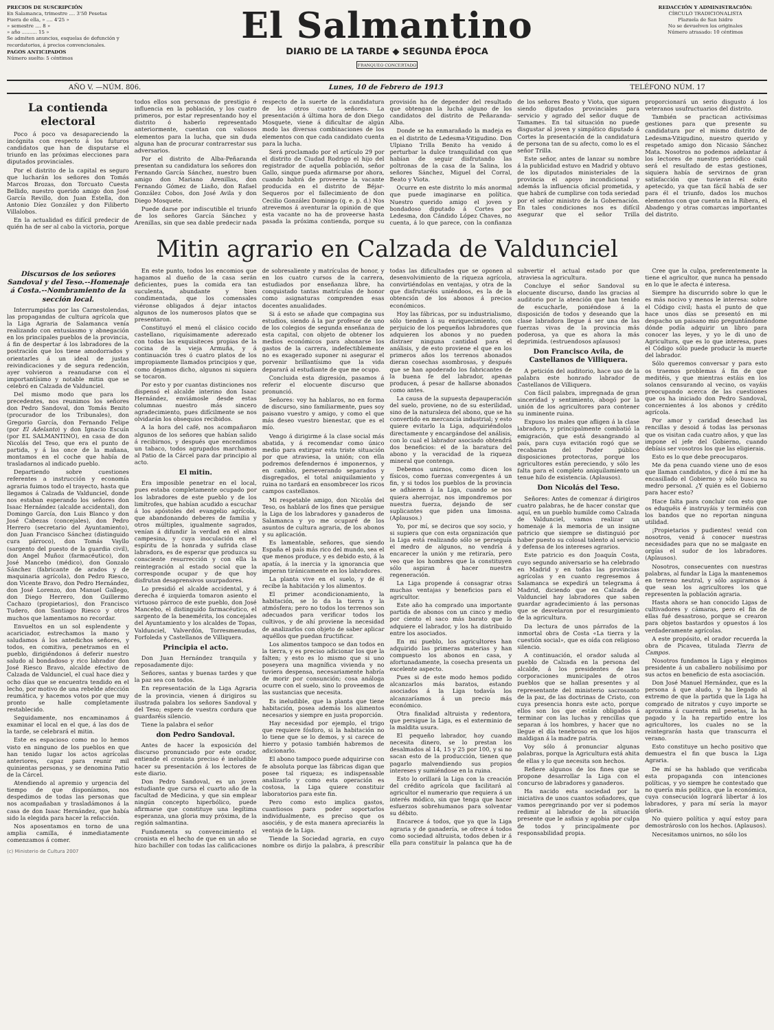PRECIOS DE SUSCRIPCIÓN
En Salamanca, trimestre .... 3'50 Pesetas
Fuera de ella, » .... 4'25 »
» semestre .... 8 »
» año .......... 15 »
Se admiten anuncios, esquelas de defunción y recordatorios, á precios convencionales.
PAGOS ANTICIPADOS
Número suelto: 5 céntimos
El Salmantino
DIARIO DE LA TARDE ◆ SEGUNDA ÉPOCA
FRANQUEO CONCERTADO
REDACCIÓN Y ADMINISTRACIÓN:
CÍRCULO TRADICIONALISTA
Plazuela de San Isidro
No se devuelven los originales
Número atrasado: 10 céntimos
AÑO V. —NÚM. 806. Lunes, 10 de Febrero de 1913 TELÉFONO NÚM. 17
La contienda electoral
Poco á poco va desapareciendo la incógnita con respecto á los futuros candidatos que han de disputarse el triunfo en las próximas elecciones para diputados provinciales.
Por el distrito de la capital es seguro que lucharán los señores don Tomás Marcos Brozas, don Torcuato Cuesta Bellido, nuestro querido amigo don José García Revillo, don Juan Estella, don Antonio Díez González y don Filiberto Villalobos.
En la actualidad es difícil predecir de quién ha de ser al cabo la victoria, porque todos ellos son personas de prestigio é influencia en la población, y los cuatro primeros, por estar representando hoy el distrito ó haberlo representado anteriormente, cuentan con valiosos elementos para la lucha, que sin duda alguna han de procurar contrarrestar sus adversarios.
Por el distrito de Alba-Peñaranda presentan su candidatura los señores don Fernando García Sánchez, nuestro buen amigo don Mariano Arenillas, don Fernando Gómez de Liaño, don Rafael González Cobos, don José Avila y don Diego Mosquete.
Puede darse por indiscutible el triunfo de los señores García Sánchez y Arenillas, sin que sea dable predecir nada respecto de la suerte de la candidatura de los otros cuatro señores. La presentación á última hora de don Diego Mosquete, viene á dificultar de algún modo las diversas combinaciones de los elementos con que cada candidato cuenta para la lucha.
Será proclamado por el artículo 29 por el distrito de Ciudad Rodrigo el hijo del registrador de aquella población, señor Gallo, sinque pueda afirmarse por ahora, cuando habrá de proveerse la vacante producida en el distrito de Béjar-Sequeros por el fallecimiento de don Cecilio González Domingo (q. e. p. d.) Nos atrevemos á aventurar la opinión de que esta vacante no ha de proveerse hasta pasada la próxima contienda, porque su provisión ha de depender del resultado que obtengan la lucha alguno de los candidatos del distrito de Peñaranda-Alba.
Donde se ha enmarañado la madeja es en el distrito de Ledesma-Vitigudino. Don Ulpiano Trilla Benito ha venido á perturbar la dulce tranquilidad con que habían de seguir disfrutando las poltronas de la casa de la Salina, los señores Sánchez, Miguel del Corral, Beato y Viota.
Ocurre en este distrito lo más anormal que puede imaginarse en política. Nuestro querido amigo el joven y bondadoso diputado á Cortes por Ledesma, don Cándido López Chaves, no cuenta, á lo que parece, con la confianza de los señores Beato y Viota, que siguen siendo diputados provinciales para servicio y agrado del señor duque de Tamames. En tal situación no puede disgustar al joven y simpático diputado á Cortes la presentación de la candidatura de persona tan de su afecto, como lo es el señor Trilla.
Este señor, antes de lanzar su nombre á la publicidad estuvo en Madrid y obtuvo de los diputados ministeriales de la provincia el apoyo incondicional y además la influencia oficial prometida, y que habrá de cumplirse con toda seriedad por el señor ministro de la Gobernación. En tales condiciones nos es difícil asegurar que el señor Trilla proporcionará un serio disgusto á los veteranos usufructuarios del distrito.
También se practican activísimas gestiones para que presente su candidatura por el mismo distrito de Ledesma-Vitigudino, nuestro querido y respetado amigo don Nicasio Sánchez Mata. Nosotros no podemos adelantar á los lectores de nuestro periódico cuál será el resultado de estas gestiones, siquiera había de servirnos de gran satisfacción que tuvieran el éxito apetecido, ya que tan fácil había de ser para él el triunfo, dados los muchos elementos con que cuenta en la Ribera, el Abadengo y otras comarcas importantes del distrito.
Mitin agrario en Calzada de Valdunciel
Discursos de los señores Sandoval y del Teso.--Homenaje á Costa.--Nombramiento de la sección local.
Interrumpidas por las Carnestolendas, las propagandas de cultura agrícola que la Liga Agraria de Salamanca venía realizando con entusiasmo y abnegación en los principales pueblos de la provincia, á fin de despertar á los labradores de la postración que los tiene amodorrados y orientarles á un ideal de justas reivindicaciones y de segura redención, ayer volvieron a reanudarse con el importantísimo y notable mitin que se celebró en Calzada de Valdunciel.
Del mismo modo que para los precedentes, nos reunimos los señores don Pedro Sandoval, don Tomás Benito (procurador de los Tribunales), don Gregorio García, don Fernando Felipe (por El Adelanto) y don Ignacio Escuín (por EL SALMANTINO), en casa de don Nicolás del Teso, que era el punto de partida, y á las once de la mañana, montamos en el coche que había de trasladarnos al indicado pueblo.
Departiendo sobre cuestiones referentes a instrucción y economía agraria fuimos todo el trayecto, hasta que llegamos á Calzada de Valdunciel, donde nos estaban esperando los señores don Isaac Hernández (alcalde accidental), don Domingo García, don Luis Blanco y don José Cabezas (concejales), don Pedro Herrero (secretario del Ayuntamiento), don Juan Francisco Sánchez (distinguido cura párroco), don Tomás Vayllo (sargento del puesto de la guardia civil), don Angel Muñoz (farmacéutico), don José Mancebo (médico), don Gonzalo Sánchez (fabricante de arados y de maquinaria agrícola), don Pedro Riesco, don Vicente Bravo, don Pedro Hernández, don José Lorenzo, don Manuel Gallego, don Diego Herrero, don Guillermo Cachazo (propietarios), don Francisco Tudero, don Santiago Riesco y otros muchos que lamentamos no recordar.
Envueltos en un sol esplendente y acariciador, estrechamos la mano y saludamos á los antedichos señores, y todos, en comitiva, penetramos en el pueblo, dirigiéndonos á deferir nuestro saludo al bondadoso y rico labrador don José Riesco Bravo, alcalde efectivo de Calzada de Valdunciel, el cual hace diez y ocho días que se encuentra tendido en el lecho, por motivo de una rebelde afección reumática, y hacemos votos por que muy pronto se halle completamente restablecido.
Seguidamente, nos encaminamos á examinar el local en el que, á las dos de la tarde, se celebrará el mitin.
Este es espacioso como no lo hemos visto en ninguno de los pueblos en que han tenido lugar los actos agrícolas anteriores, capaz para reunir mil quinientas personas, y se denomina Patio de la Cárcel.
Atendiendo al apremio y urgencia del tiempo de que disponíamos, nos despedimos de todas las personas que nos acompañaban y trasladámonos á la casa de don Isaac Hernández, que había sido la elegida para hacer la refacción.
Nos aposentamos en torno de una amplia camilla, é inmediatamente comenzamos á comer.
En este punto, todos los encomios que hagamos al dueño de la casa serán deficientes, pues la comida era tan suculenta, abundante y bien condimentada, que los comensales viéronse obligados á dejar intactos algunos de los numerosos platos que se presentaron.
Constituyó el menú el clásico cocido castellano, riquísimamente aderezado con todas las exquisiteces propias de la cocina de la vieja Armuña, y á continuación tres ó cuatro platos de los impropiamente llamados principios y que, como dejamos dicho, algunos ni siquiera se tocaron.
Por esto y por cuantas distinciones nos dispensó el alcalde interino don Isaac Hernández, enviámosle desde estas columnas nuestro más sincero agradecimiento, pues difícilmente se nos olvidarán los obsequios recibidos.
A la hora del café, nos acompañaron algunos de los señores que habían salido á recibirnos, y después que encendimos un tabaco, todos agrupados marchamos al Patio de la Cárcel para dar principio al acto.
El mitin.
Era imposible penetrar en el local, pues estaba completamente ocupado por los labradores de este pueblo y de los limítrofes, que habían acudido a escuchar á los apóstoles del evangelio agrícola, que abandonando deberes de familia y otros múltiples, igualmente sagrados, venían á difundir la verdad en el alma campesina, y cuya inoculación en el espíritu de la honrada y sufrida clase labradora, es de esperar que produzca su consciente resurrección y con ella la reintegración al estado social que la corresponde ocupar y de que hoy disfrutan desaprensivos usurpadores.
Lo presidió el alcalde accidental, y á derecha é izquierda tomaron asiento el virtuoso párroco de este pueblo, don José Mancebo, el distinguido farmacéutico, el sargento de la benemérita, los concejales del Ayuntamiento y los alcaldes de Topas, Valdunciel, Valverdón, Torresmenudas, Forfoleda y Castellanos de Villiquera.
Principia el acto.
Don Juan Hernández tranquila y reposadamente dijo:
Señores, santas y buenas tardes y que la paz sea con todos.
En representación de la Liga Agraria de la provincia, vienen á dirigiros su ilustrada palabra los señores Sandoval y del Teso; espero de vuestra cordura que guardaréis silencio.
Tiene la palabra el señor
don Pedro Sandoval.
Antes de hacer la exposición del discurso pronunciado por este orador, entiende el cronista preciso é ineludible hacer su presentación á los lectores de este diario.
Don Pedro Sandoval, es un joven estudiante que cursa el cuarto año de la facultad de Medicina, y que sin emplear ningún concepto hiperbólico, puede afirmarse que constituye una legítima esperanza, una gloria muy próxima, de la región salmantina.
Fundamenta su convencimiento el cronista en el hecho de que en un año se hizo bachiller con todas las calificaciones de sobresaliente y matrículas de honor, y en los cuatro cursos de la carrera, estudiados por enseñanza libre, ha conquistado tantas matrículas de honor como asignaturas comprenden esas docentes anualidades.
Si á esto se añade que compagina sus estudios, siendo á la par profesor de uno de los colegios de segunda enseñanza de esta capital, con objeto de obtener los medios económicos para abonarse los gastos de la carrera, indefectiblemente no es exagerado suponer ni asegurar el porvenir brillantísimo que la vida deparará al estudiante de que me ocupo.
Concluida esta digresión, pasamos á referir el elocuente discurso que pronunció.
Señores: voy ha hablaros, no en forma de discurso, sino familiarmente, pues soy paisano vuestro y amigo, y como el que más deseo vuestro bienestar, que es el mío.
Vengo á dirigirme á la clase social más abatida, y á recomendar como único medio para extirpar esta triste situación por que atraviesa, la unión; con ella podremos defendernos é imponernos, y en cambio, perseverando separados y disgregados, el total aniquilamiento y ruina no tardará en ensombrecer los ricos campos castellanos.
Mi respetable amigo, don Nicolás del Teso, os hablará de los fines que persigue la Liga de los labradores y ganaderos de Salamanca y yo me ocuparé de los asuntos de cultura agraria, de los abonos y su aplicación.
Es lamentable, señores, que siendo España el país más rico del mundo, sea el que menos produce, y es debido esto, á la apatía, á la inercia y la ignorancia que imperan tiránicamente en los labradores.
La planta vive en el suelo, y de él recibe la habitación y los alimentos.
El primer acondicionamiento, la habitación, se lo da la tierra y la atmósfera; pero no todos los terrenos son adecuados para verificar todos los cultivos, y de ahí proviene la necesidad de analizarlos con objeto de saber aplicar aquéllos que puedan fructificar.
Los alimentos tampoco se dan todos en la tierra, y es preciso adicionar los que la falten; y esto es lo mismo que si uno poseyera una magnífica vivienda y no tuviera despensa, necesariamente habría de morir por consunción; cosa análoga ocurre con el suelo, sino lo proveemos de las sustancias que necesita.
Es ineludible, que la planta que tiene habitación, posea además los alimentos necesarios y siempre en justa proporción.
Hay necesidad por ejemplo, el trigo que requiere fósforo, si la habitación no lo tiene que se lo demos, y si carece de hierro y potasio también habremos de adicionarlo.
El abono tampoco puede adquirirse con fe absoluta porque las fábricas digan que posee tal riqueza; es indispensable analizarlo y como esta operación es costosa, la Liga quiere constituir laboratorios para este fin.
Pero como esto implica gastos, cuantiosos para poder soportarlos individualmente, es preciso que os asociéis, y de esta manera apreciaréis la ventaja de la Liga.
Tiende la Sociedad agraria, en cuyo nombre os dirijo la palabra, á prescribir todas las dificultades que se oponen al desenvolvimiento de la riqueza agrícola, convirtiéndolas en ventajas, y otra de la que disfrutaréis uniéndoos, es la de la obtención de los abonos á precios económicos.
Hoy las fábricas, por su industrialismo, sólo tienden á su enriquecimiento, con perjuicio de los pequeños labradores que adquieren los abonos y no pueden distraer ninguna cantidad para el análisis, y de esto proviene el que en los primeros años los terrenos abonados dieran cosechas asombrosas, y después que se han apoderado los fabricantes de la buena fe del labrador, apenas producen, á pesar de hallarse abonados como antes.
La causa de la supuesta depauperación del suelo, proviene, no de su esterilidad, sino de la naturaleza del abono, que se ha convertido en mercancía industrial; y esto quiere evitarlo la Liga, adquiriéndolos directamente y encargándose del análisis, con lo cual el labrador asociado obtendrá dos beneficios: el de la baratura del abono y la veracidad de la riqueza mineral que contenga.
Debemos unirnos, como dicen los físicos, como fuerzas convergentes á un fin, y si todos los pueblos de la provincia se adhieren á la Liga, cuando se nos quiera aherrojar, nos impondremos por nuestra fuerza, dejando de ser suplicantes que piden una limosna. (Aplausos.)
Yo, por mí, se deciros que soy socio, y si supiera que con esta organización que la Liga está realizando sólo se perseguía el medro de algunos, no vendría á encarecer la unión y me retiraría, pero veo que los hombres que la constituyen sólo aspiran á hacer nuestra regeneración.
La Liga propende á consagrar otras muchas ventajas y beneficios para el agricultor.
Este año ha comprado una importante partida de abonos con un cinco y medio por ciento el saco más barato que lo adquiere el labrador, y los ha distribuido entre los asociados.
En mi pueblo, los agricultores han adquirido las primeras materias y han compuesto los abonos en casa, y afortunadamente, la cosecha presenta un excelente aspecto.
Pues si de este modo hemos podido alcanzarlos más baratos, estando asociados á la Liga todavía los alcanzaríamos á un precio más económico.
Otra finalidad altruista y redentora, que persigue la Liga, es el exterminio de la maldita usura.
El pequeño labrador, hoy cuando necesita dinero, se lo prestan los desalmados al 14, 15 y 25 por 100, y si no sacan esto de la producción, tienen que pagarlo malvendiendo sus propios intereses y sumiéndose en la ruina.
Esto lo orillará la Liga con la creación del crédito agrícola que facilitará al agricultor el numerario que requiera á un interés módico, sin que tenga que hacer esfuerzos sobrehumanos para solventar su débito.
Encarece á todos, que ya que la Liga agraria y de ganadería, se ofrece á todos como sociedad altruista, todos deben ir á ella para constituir la palanca que ha de subvertir el actual estado por que atraviesa la agricultura.
Concluye el señor Sandoval su elocuente discurso, dando las gracias al auditorio por la atención que han tenido de escucharle, poniéndose á la disposición de todos y deseando que la clase labradora llegue á ser una de las fuerzas vivas de la provincia más poderosa, ya que es ahora la más deprimida. (estruendosos aplausos)
Don Francisco Avila, de Castellanos de Villiquera.
A petición del auditorio, hace uso de la palabra este honrado labrador de Castellanos de Villiquera.
Con fácil palabra, impregnada de gran sinceridad y sentimiento, abogó por la unión de los agricultores para contener su inminente ruina.
Expuso los males que afligen á la clase labradora, y principalmente combatió la emigración, que está desangrando al país, para cuya evitación rogó que se recabaran del Poder público disposiciones protectoras, porque los agricultores están pereciendo, y sólo les falta para el completo aniquilamiento un tenue hilo de existencia. (Aplausos).
Don Nicolás del Teso.
Señores: Antes de comenzar á dirigiros cuatro palabras, he de hacer constar que aquí, en un pueblo humilde como Calzada de Valdunciel, vamos realizar un homenaje á la memoria de un insigne patricio que siempre se distinguió por haber puesto su colosal talento al servicio y defensa de los intereses agrarios.
Este patricio es don Joaquín Costa, cuyo segundo aniversario se ha celebrado en Madrid y en todas las provincias agrícolas y en cuanto regresemos á Salamanca se expedirá un telegrama á Madrid, diciendo que en Calzada de Valdunciel hay labradores que saben guardar agradecimiento á las personas que se desvelaron por el resurgimiento de la agricultura.
Da lectura de unos párrafos de la inmortal obra de Costa «La tierra y la cuestión social», que es oída con religioso silencio.
A continuación, el orador saluda al pueblo de Calzada en la persona del alcalde, á los presidentes de las corporaciones municipales de otros pueblos que se hallan presentes y al representante del ministerio sacrosanto de la paz, de las doctrinas de Cristo, con cuya presencia honra este acto, porque ellos son los que están obligados á terminar con las luchas y rencillas que separan á los hombres, y hacer que no llegue el día tenebroso en que los hijos maldigan á la madre patria.
Voy sólo á pronunciar algunas palabras, porque la Agricultura está ahita de ellas y lo que necesita son hechos.
Refiere algunos de los fines que se propone desarrollar la Liga con el concurso de labradores y ganaderos.
Ha nacido esta sociedad por la iniciativa de unos cuantos soñadores, que vamos peregrinando por ver si podemos redimir al labrador de la situación presente que le asfixia y agobia por culpa de todos y principalmente por responsabilidad propia.
Cree que la culpa, preferentemente la tiene el agricultor, que nunca ha pensado en lo que le afecta é interesa.
Siempre ha discurrido sobre lo que le es más nocivo y menos le interesa: sobre el Código civil; hasta el punto de que hace unos días se presentó en mi despacho un paisano mío preguntándome dónde podía adquirir un libro para conocer las leyes, y yo le di uno de Agricultura, que es lo que interesa, pues el Código sólo puede producir la muerte del labrador.
Sólo queremos conversar y para esto os traemos problemas á fin de que meditéis, y que mientras estáis en los solanos censurando al vecino, os vayáis preocupando acerca de las cuestiones que os ha iniciado don Pedro Sandoval, concernientes á los abonos y crédito agrícola.
Por amor y caridad desechad las rencillas y desoid á todas las personas que os visitan cada cuatro años, y que las impone el jefe del Gobierno, cuando debíais ser vosotros los que las eligierais.
Esto es lo que debe preocuparos.
Me da pena cuando viene uno de esos que llaman candidatos, y dice á mí me ha encasillado el Gobierno y sólo busca su medro personal. ¿Y quién es el Gobierno para hacer esto?
Hace falta para concluir con esto que os eduquéis é instruyáis y terminéis con los bandos que no reportan ninguna utilidad.
¡Propietarios y pudientes! venid con nosotros, venid á conocer nuestras necesidades para que no se malgaste en orgías el sudor de los labradores. (Aplausos).
Nosotros, consecuentes con nuestras palabras, al fundar la Liga la mantenemos en terreno neutral, y sólo aspiramos á que sean los agricultores los que representen la población agraria.
Hasta ahora se han conocido Ligas de cultivadores y cámaras, pero el fin de ellas fué desastroso, porque se crearon para objetos bastardos y opuestos á los verdaderamente agrícolas.
A este propósito, el orador recuerda la obra de Picavea, titulada Tierra de Campos.
Nosotros fundamos la Liga y elegimos presidente á un caballero nobilísimo por sus actos en beneficio de esta asociación.
Don José Manuel Hernández, que es la persona á que aludo, y ha llegado al extremo de que la partida que la Liga ha comprado de nitratos y cuyo importe se aproxima á cuarenta mil pesetas, la ha pagado y la ha repartido entre los agricultores, los cuales no se la reintegrarán hasta que transcurra el verano.
Esto constituye un hecho positivo que demuestra el fin que busca la Liga Agraria.
De mí se ha hablado que verificaba esta propaganda con intenciones políticas, y yo siempre he contestado que no quería más política, que la económica, cuya consecución logrará libertar á los labradores, y para mí sería la mayor gloria.
No quiero política y aquí estoy para demostrároslo con los hechos. (Aplausos).
Necesitamos unirnos, no sólo los
(c) Ministerio de Cultura 2007